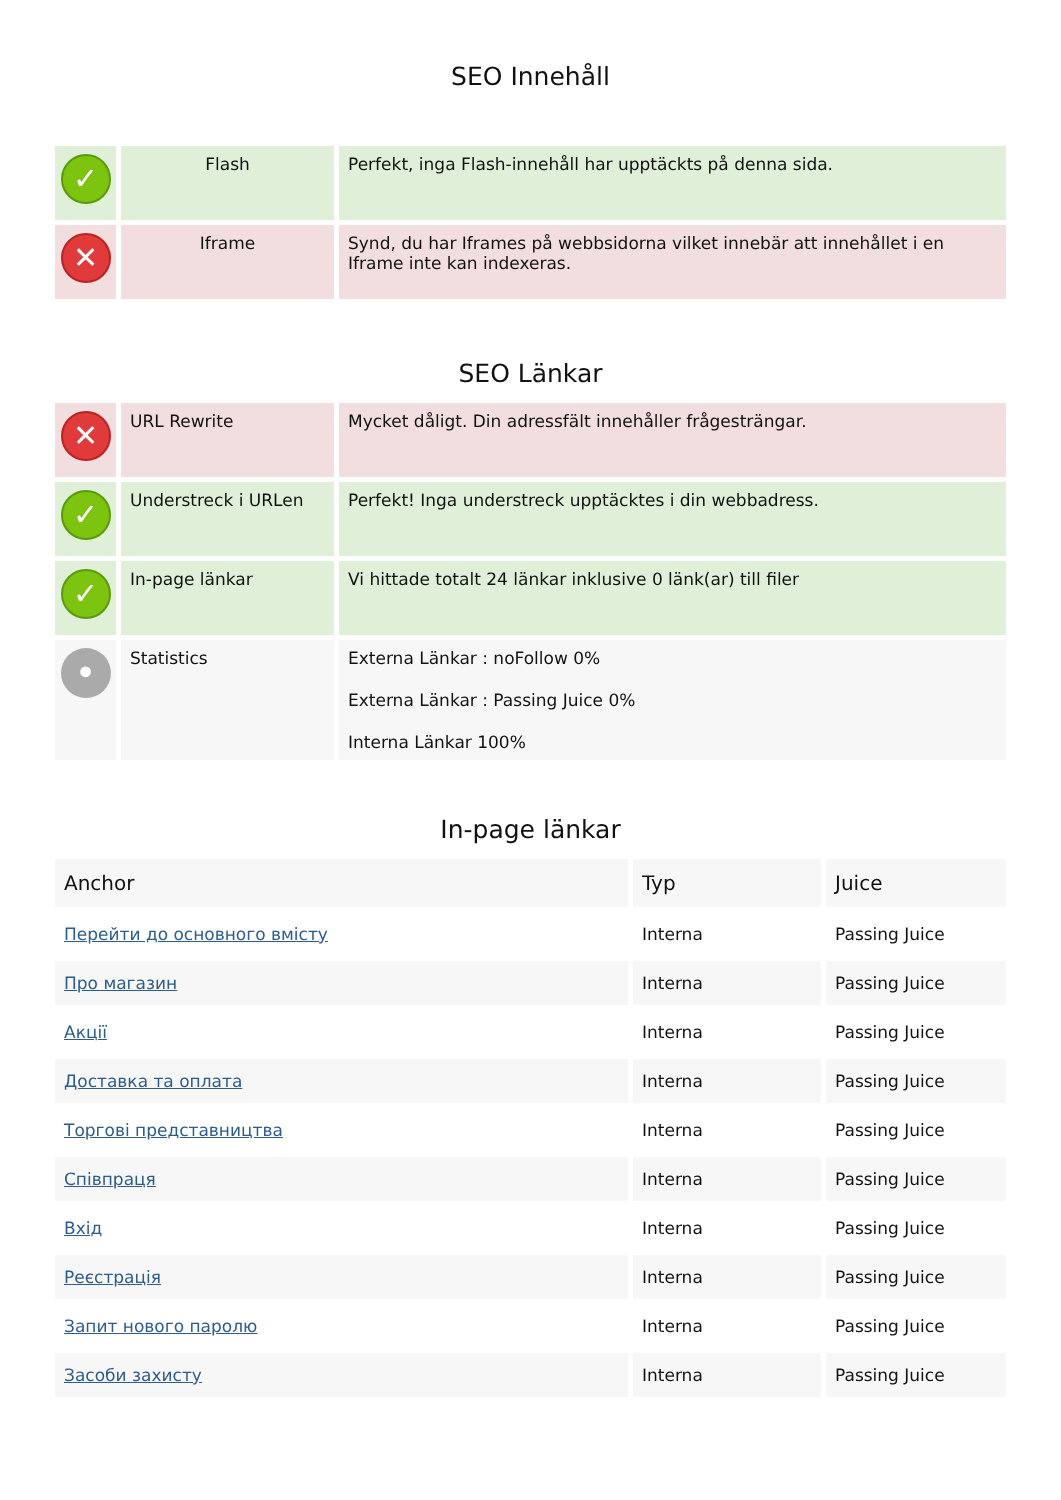SEO Innehåll
| ✓ | Flash | Perfekt, inga Flash-innehåll har upptäckts på denna sida. |
| ✕ | Iframe | Synd, du har Iframes på webbsidorna vilket innebär att innehållet i en Iframe inte kan indexeras. |
SEO Länkar
| ✕ | URL Rewrite | Mycket dåligt. Din adressfält innehåller frågesträngar. |
| ✓ | Understreck i URLen | Perfekt! Inga understreck upptäcktes i din webbadress. |
| ✓ | In-page länkar | Vi hittade totalt 24 länkar inklusive 0 länk(ar) till filer |
| • | Statistics | Externa Länkar : noFollow 0% Externa Länkar : Passing Juice 0% Interna Länkar 100% |
In-page länkar
| Anchor | Typ | Juice |
| --- | --- | --- |
| Перейти до основного вмісту | Interna | Passing Juice |
| Про магазин | Interna | Passing Juice |
| Акції | Interna | Passing Juice |
| Доставка та оплата | Interna | Passing Juice |
| Торгові представництва | Interna | Passing Juice |
| Співпраця | Interna | Passing Juice |
| Вхід | Interna | Passing Juice |
| Реєстрація | Interna | Passing Juice |
| Запит нового паролю | Interna | Passing Juice |
| Засоби захисту | Interna | Passing Juice |